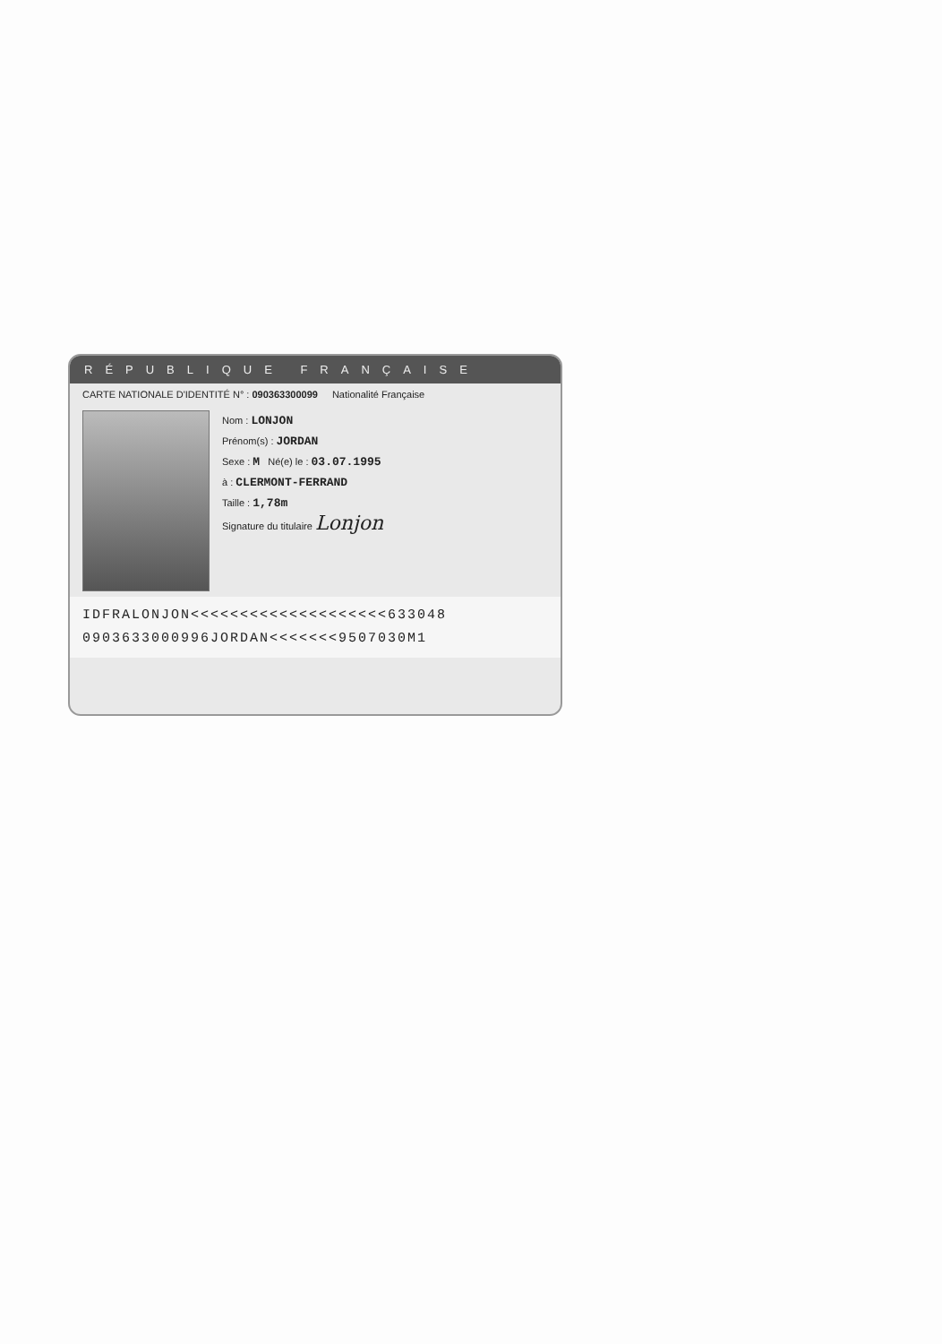RÉPUBLIQUE FRANÇAISE
CARTE NATIONALE D'IDENTITÉ N° : 090363300099 Nationalité Française
Nom : LONJON
Prénom(s) : JORDAN
Sexe : M Né(e) le : 03.07.1995
à : CLERMONT-FERRAND
Taille : 1,78m
Signature du titulaire Lonjon
IDFRALONJON<<<<<<<<<<<<<<<<<<<<633048
0903633000996JORDAN<<<<<<<9507030M1